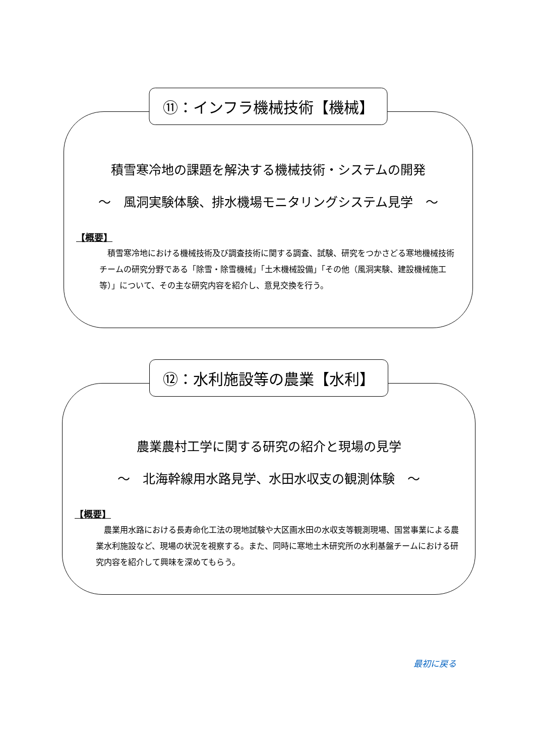⑪：インフラ機械技術【機械】
積雪寒冷地の課題を解決する機械技術・システムの開発
～　風洞実験体験、排水機場モニタリングシステム見学　～
【概要】
積雪寒冷地における機械技術及び調査技術に関する調査、試験、研究をつかさどる寒地機械技術チームの研究分野である「除雪・除雪機械」「土木機械設備」「その他（風洞実験、建設機械施工等）」について、その主な研究内容を紹介し、意見交換を行う。
⑫：水利施設等の農業【水利】
農業農村工学に関する研究の紹介と現場の見学
～　北海幹線用水路見学、水田水収支の観測体験　～
【概要】
農業用水路における長寿命化工法の現地試験や大区画水田の水収支等観測現場、国営事業による農業水利施設など、現場の状況を視察する。また、同時に寒地土木研究所の水利基盤チームにおける研究内容を紹介して興味を深めてもらう。
最初に戻る